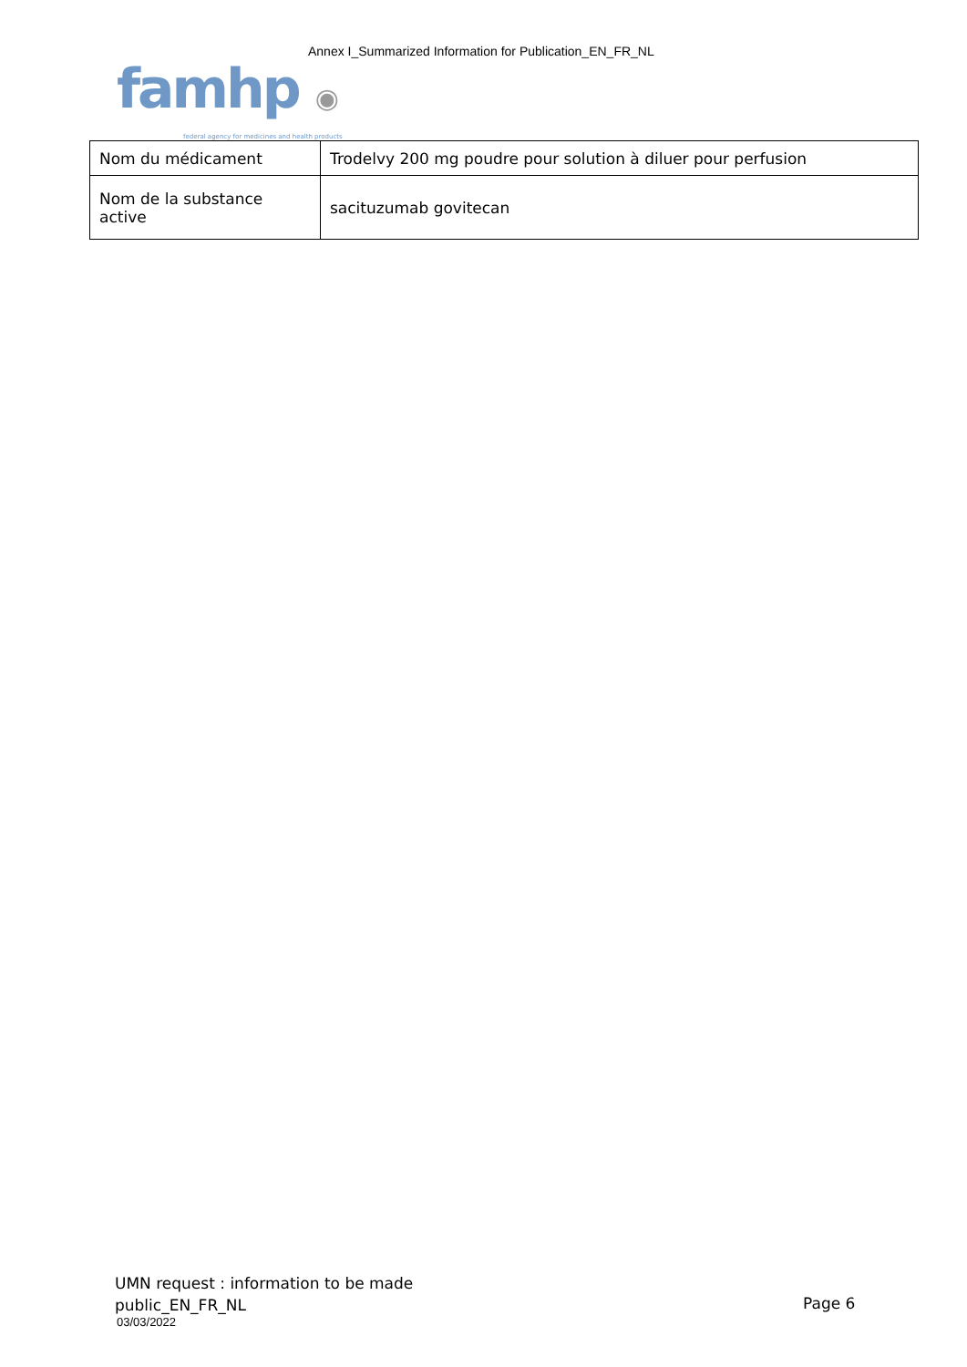Annex I_Summarized Information for Publication_EN_FR_NL
famhp ◉
federal agency for medicines and health products
| Nom du médicament | Trodelvy 200 mg poudre pour solution à diluer pour perfusion |
| Nom de la substance active | sacituzumab govitecan |
UMN request : information to be made
public_EN_FR_NL
03/03/2022
Page 6